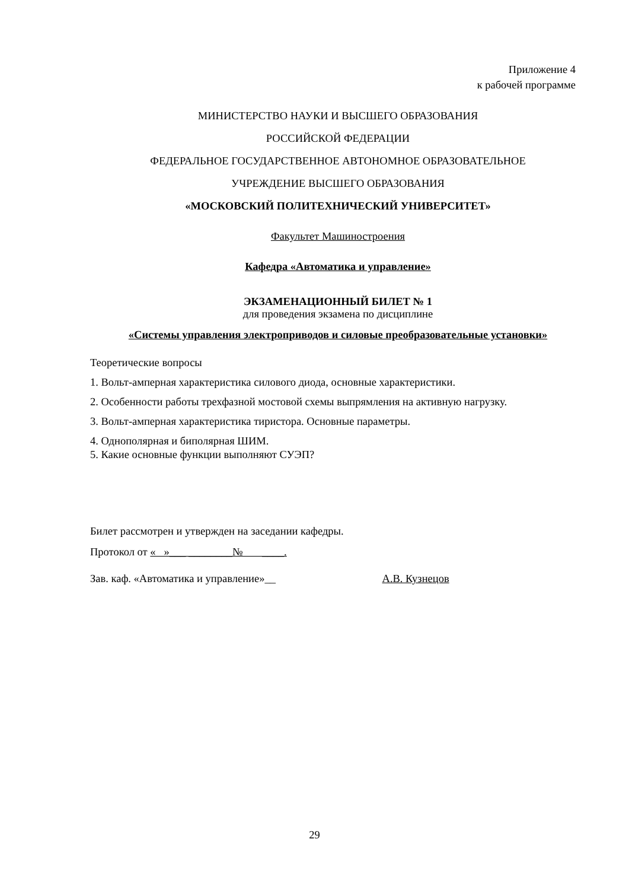Приложение 4
к рабочей программе
МИНИСТЕРСТВО НАУКИ И ВЫСШЕГО ОБРАЗОВАНИЯ
РОССИЙСКОЙ ФЕДЕРАЦИИ
ФЕДЕРАЛЬНОЕ ГОСУДАРСТВЕННОЕ АВТОНОМНОЕ ОБРАЗОВАТЕЛЬНОЕ
УЧРЕЖДЕНИЕ ВЫСШЕГО ОБРАЗОВАНИЯ
«МОСКОВСКИЙ ПОЛИТЕХНИЧЕСКИЙ УНИВЕРСИТЕТ»
Факультет Машиностроения
Кафедра «Автоматика и управление»
ЭКЗАМЕНАЦИОННЫЙ БИЛЕТ № 1
для проведения экзамена по дисциплине
«Системы управления электроприводов и силовые преобразовательные установки»
Теоретические вопросы
1. Вольт-амперная характеристика силового диода, основные характеристики.
2. Особенности работы трехфазной мостовой схемы выпрямления на активную нагрузку.
3. Вольт-амперная характеристика тиристора. Основные параметры.
4. Однополярная и биполярная ШИМ.
5. Какие основные функции выполняют СУЭП?
Билет рассмотрен и утвержден на заседании кафедры.
Протокол от « »___ ________№ ____.
Зав. каф. «Автоматика и управление»__ А.В. Кузнецов
29